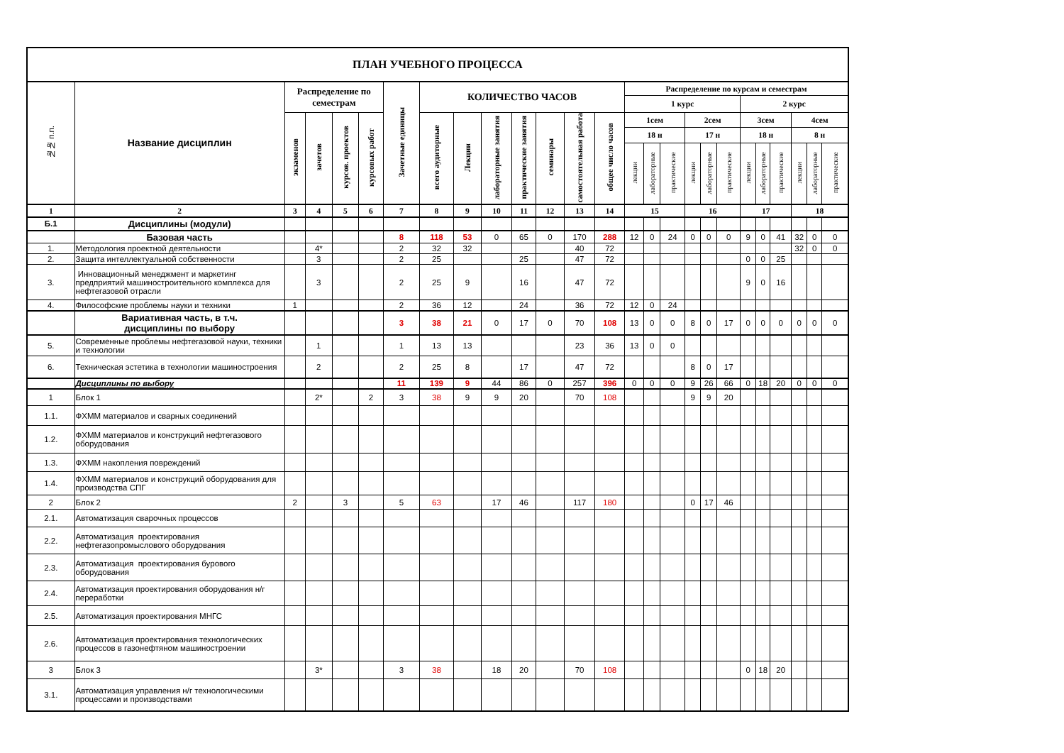| ПЛАН УЧЕБНОГО ПРОЦЕССА | | | | | | | | | | | | | | | | | | | | | | | | | |
| №№ п.п. | Название дисциплин | Распределение по семестрам | | | | Зачетные единицы | КОЛИЧЕСТВО ЧАСОВ | | | | | | | Распределение по курсам и семестрам | | | | | | | | | | | |
| | | | | | | | | | | | | | | 1 курс | | | | | | 2 курс | | | | | |
| | | экзаменов | зачетов | курсов. проектов | курсовых работ | | всего аудиторные | Лекции | лабораторные занятия | практические занятия | семинары | самостоятельная работа | общее число часов | 1сем | | | 2сем | | | 3сем | | | 4сем | | |
| | | | | | | | | | | | | | | 18 н | | | 17 н | | | 18 н | | | 8 н | | |
| | | | | | | | | | | | | | | лекции | лабораторные | практические | лекции | лабораторные | практические | лекции | лабораторные | практические | лекции | лабораторные | практические |
| 1 | 2 | 3 | 4 | 5 | 6 | 7 | 8 | 9 | 10 | 11 | 12 | 13 | 14 | 15 | | | 16 | | | 17 | | | 18 | | |
| Б.1 | Дисциплины (модули) | | | | | | | | | | | | | | | | | | | | | | | | |
| | Базовая часть | | | | | 8 | 118 | 53 | 0 | 65 | 0 | 170 | 288 | 12 | 0 | 24 | 0 | 0 | 0 | 9 | 0 | 41 | 32 | 0 | 0 |
| 1. | Методология проектной деятельности | | 4* | | | 2 | 32 | 32 | | | | 40 | 72 | | | | | | | | | | 32 | 0 | 0 |
| 2. | Защита интеллектуальной собственности | | 3 | | | 2 | 25 | | | 25 | | 47 | 72 | | | | | | | 0 | 0 | 25 | | | |
| 3. | Инновационный менеджмент и маркетинг предприятий машиностроительного комплекса для нефтегазовой отрасли | | 3 | | | 2 | 25 | 9 | | 16 | | 47 | 72 | | | | | | | 9 | 0 | 16 | | | |
| 4. | Философские проблемы науки и техники | 1 | | | | 2 | 36 | 12 | | 24 | | 36 | 72 | 12 | 0 | 24 | | | | | | | | | |
| | Вариативная часть, в т.ч. дисциплины по выбору | | | | | 3 | 38 | 21 | 0 | 17 | 0 | 70 | 108 | 13 | 0 | 0 | 8 | 0 | 17 | 0 | 0 | 0 | 0 | 0 | 0 |
| 5. | Современные проблемы нефтегазовой науки, техники и технологии | | 1 | | | 1 | 13 | 13 | | | | 23 | 36 | 13 | 0 | 0 | | | | | | | | | |
| 6. | Техническая эстетика в технологии машиностроения | | 2 | | | 2 | 25 | 8 | | 17 | | 47 | 72 | | | | 8 | 0 | 17 | | | | | | |
| | Дисциплины по выбору | | | | | 11 | 139 | 9 | 44 | 86 | 0 | 257 | 396 | 0 | 0 | 0 | 9 | 26 | 66 | 0 | 18 | 20 | 0 | 0 | 0 |
| 1 | Блок 1 | | 2* | | 2 | 3 | 38 | 9 | 9 | 20 | | 70 | 108 | | | | 9 | 9 | 20 | | | | | | |
| 1.1. | ФХММ материалов и сварных соединений | | | | | | | | | | | | | | | | | | | | | | | | |
| 1.2. | ФХММ материалов и конструкций нефтегазового оборудования | | | | | | | | | | | | | | | | | | | | | | | | |
| 1.3. | ФХММ накопления повреждений | | | | | | | | | | | | | | | | | | | | | | | | |
| 1.4. | ФХММ материалов и конструкций оборудования для производства СПГ | | | | | | | | | | | | | | | | | | | | | | | | |
| 2 | Блок 2 | 2 | | 3 | | 5 | 63 | | 17 | 46 | | 117 | 180 | | | | 0 | 17 | 46 | | | | | | |
| 2.1. | Автоматизация сварочных процессов | | | | | | | | | | | | | | | | | | | | | | | | |
| 2.2. | Автоматизация проектирования нефтегазопромыслового оборудования | | | | | | | | | | | | | | | | | | | | | | | | |
| 2.3. | Автоматизация проектирования бурового оборудования | | | | | | | | | | | | | | | | | | | | | | | | |
| 2.4. | Автоматизация проектирования оборудования н/г переработки | | | | | | | | | | | | | | | | | | | | | | | | |
| 2.5. | Автоматизация проектирования МНГС | | | | | | | | | | | | | | | | | | | | | | | | |
| 2.6. | Автоматизация проектирования технологических процессов в газонефтяном машиностроении | | | | | | | | | | | | | | | | | | | | | | | | |
| 3 | Блок 3 | | 3* | | | 3 | 38 | | 18 | 20 | | 70 | 108 | | | | | | | 0 | 18 | 20 | | | |
| 3.1. | Автоматизация управления н/г технологическими процессами и производствами | | | | | | | | | | | | | | | | | | | | | | | | |